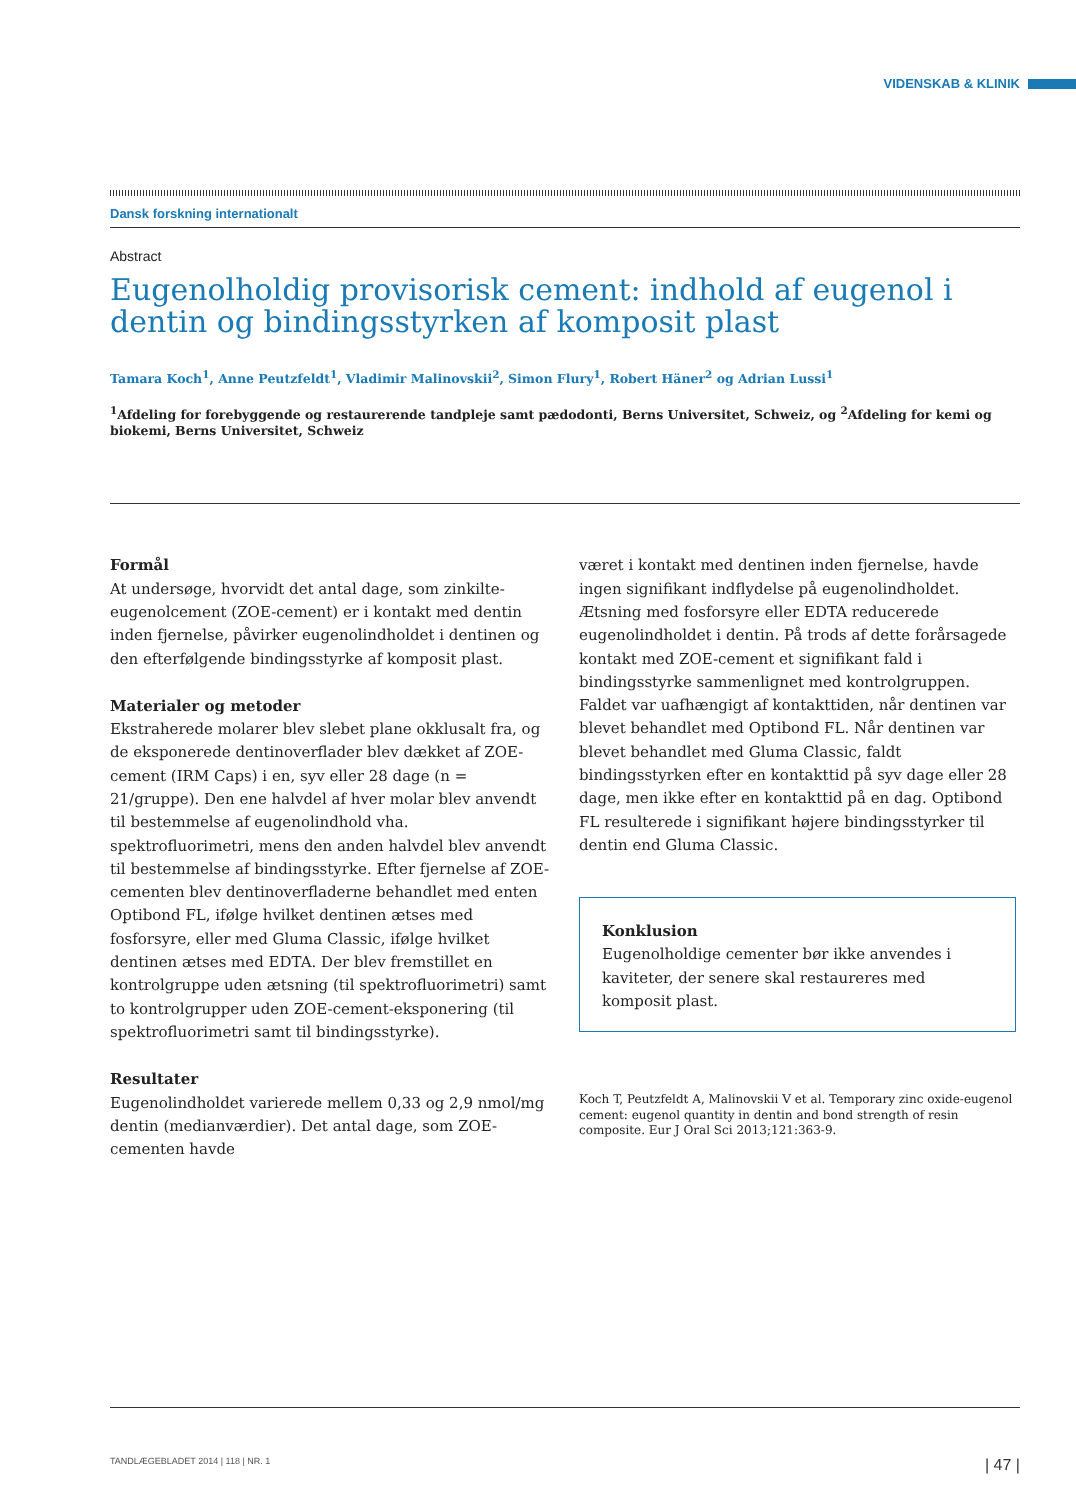VIDENSKAB & KLINIK
Dansk forskning internationalt
Abstract
Eugenolholdig provisorisk cement: indhold af eugenol i dentin og bindingsstyrken af komposit plast
Tamara Koch<sup>1</sup>, Anne Peutzfeldt<sup>1</sup>, Vladimir Malinovskii<sup>2</sup>, Simon Flury<sup>1</sup>, Robert Häner<sup>2</sup> og Adrian Lussi<sup>1</sup>
<sup>1</sup> Afdeling for forebyggende og restaurerende tandpleje samt pædodonti, Berns Universitet, Schweiz, og <sup>2</sup>Afdeling for kemi og biokemi, Berns Universitet, Schweiz
Formål
At undersøge, hvorvidt det antal dage, som zinkilte-eugenol­cement (ZOE-cement) er i kontakt med dentin inden fjernelse, påvirker eugenolindholdet i dentinen og den efterfølgende bindingsstyrke af komposit plast.
Materialer og metoder
Ekstraherede molarer blev slebet plane okklusalt fra, og de eksponerede dentinoverflader blev dækket af ZOE-cement (IRM Caps) i en, syv eller 28 dage (n = 21/gruppe). Den ene halvdel af hver molar blev anvendt til bestemmelse af eugenolindhold vha. spektrofluorimetri, mens den anden halvdel blev anvendt til bestemmelse af bindingsstyrke. Efter fjernelse af ZOE-cementen blev dentinoverfladerne behandlet med enten Optibond FL, ifølge hvilket dentinen ætses med fosforsyre, eller med Gluma Classic, ifølge hvilket dentinen ætses med EDTA. Der blev fremstillet en kontrolgruppe uden ætsning (til spektrofluorimetri) samt to kontrolgrupper uden ZOE-cement-eksponering (til spektrofluorimetri samt til bindingsstyrke).
Resultater
Eugenolindholdet varierede mellem 0,33 og 2,9 nmol/mg dentin (medianværdier). Det antal dage, som ZOE-cementen havde
været i kontakt med dentinen inden fjernelse, havde ingen signifikant indflydelse på eugenolindholdet. Ætsning med fosforsyre eller EDTA reducerede eugenolindholdet i dentin. På trods af dette forårsagede kontakt med ZOE-cement et signifikant fald i bindingsstyrke sammenlignet med kontrolgruppen. Faldet var uafhængigt af kontakttiden, når dentinen var blevet behandlet med Optibond FL. Når dentinen var blevet behandlet med Gluma Classic, faldt bindingsstyrken efter en kontakttid på syv dage eller 28 dage, men ikke efter en kontakttid på en dag. Optibond FL resulterede i signifikant højere bindingsstyrker til dentin end Gluma Classic.
Konklusion
Eugenolholdige cementer bør ikke anvendes i kaviteter, der senere skal restaureres med komposit plast.
Koch T, Peutzfeldt A, Malinovskii V et al. Temporary zinc oxide-eugenol cement: eugenol quantity in dentin and bond strength of resin composite. Eur J Oral Sci 2013;121:363-9.
TANDLÆGEBLADET 2014 | 118 | NR. 1 | 47 |